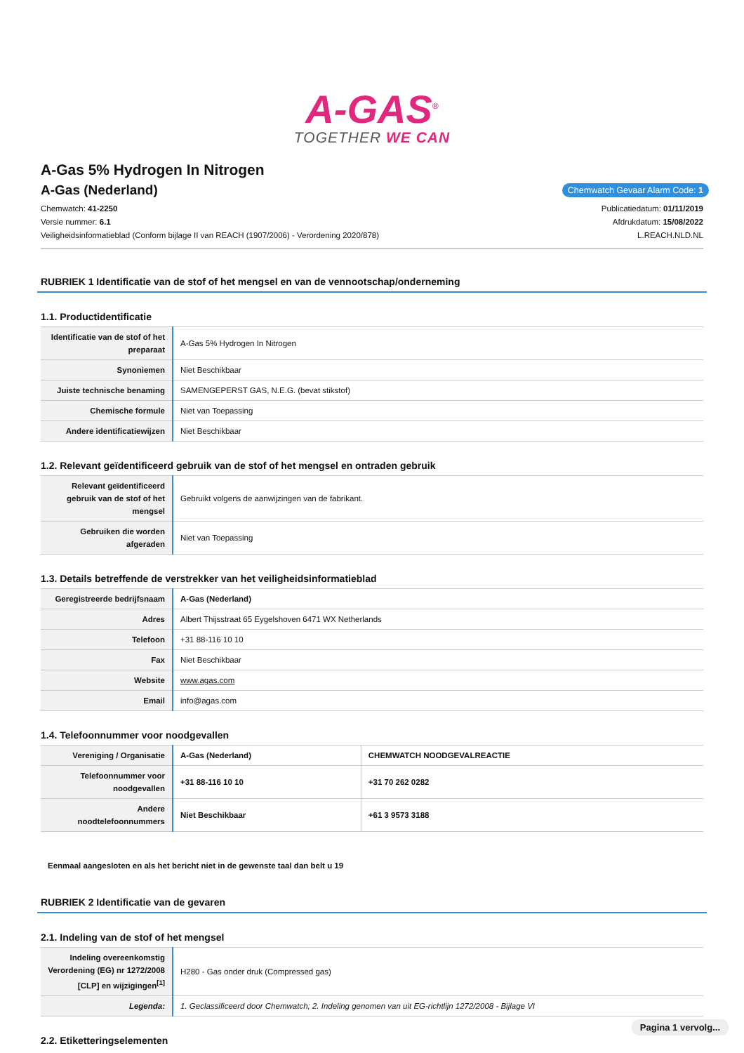A-GAS<sup>®</sup>
TOGETHER WE CAN
A-Gas 5% Hydrogen In Nitrogen
A-Gas (Nederland)
Chemwatch Gevaar Alarm Code: 1
Chemwatch: 41-2250
Versie nummer: 6.1
Veiligheidsinformatieblad (Conform bijlage II van REACH (1907/2006) - Verordening 2020/878)
Publicatiedatum: 01/11/2019
Afdrukdatum: 15/08/2022
L.REACH.NLD.NL
RUBRIEK 1 Identificatie van de stof of het mengsel en van de vennootschap/onderneming
1.1. Productidentificatie
| Identificatie van de stof of het preparaat | A-Gas 5% Hydrogen In Nitrogen |
| Synoniemen | Niet Beschikbaar |
| Juiste technische benaming | SAMENGEPERST GAS, N.E.G. (bevat stikstof) |
| Chemische formule | Niet van Toepassing |
| Andere identificatiewijzen | Niet Beschikbaar |
1.2. Relevant geïdentificeerd gebruik van de stof of het mengsel en ontraden gebruik
| Relevant geïdentificeerd gebruik van de stof of het mengsel | Gebruikt volgens de aanwijzingen van de fabrikant. |
| Gebruiken die worden afgeraden | Niet van Toepassing |
1.3. Details betreffende de verstrekker van het veiligheidsinformatieblad
| Geregistreerde bedrijfsnaam | A-Gas (Nederland) |
| Adres | Albert Thijsstraat 65 Eygelshoven 6471 WX Netherlands |
| Telefoon | +31 88-116 10 10 |
| Fax | Niet Beschikbaar |
| Website | www.agas.com |
| Email | info@agas.com |
1.4. Telefoonnummer voor noodgevallen
| Vereniging / Organisatie | A-Gas (Nederland) | CHEMWATCH NOODGEVALREACTIE |
| Telefoonnummer voor noodgevallen | +31 88-116 10 10 | +31 70 262 0282 |
| Andere noodtelefoonnummers | Niet Beschikbaar | +61 3 9573 3188 |
Eenmaal aangesloten en als het bericht niet in de gewenste taal dan belt u 19
RUBRIEK 2 Identificatie van de gevaren
2.1. Indeling van de stof of het mengsel
| Indeling overeenkomstig Verordening (EG) nr 1272/2008 [CLP] en wijzigingen<sup>[1]</sup> | H280 - Gas onder druk (Compressed gas) |
| Legenda: | 1. Geclassificeerd door Chemwatch; 2. Indeling genomen van uit EG-richtlijn 1272/2008 - Bijlage VI |
2.2. Etiketteringselementen
Pagina 1 vervolg...